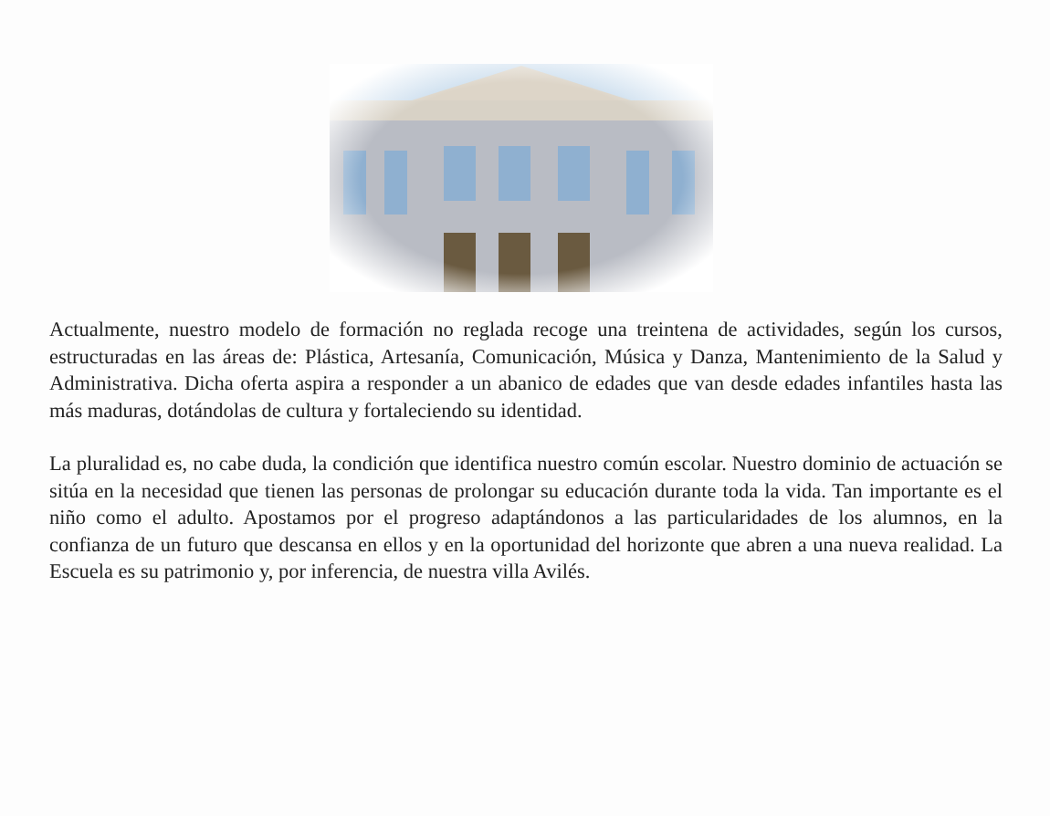Actualmente, nuestro modelo de formación no reglada recoge una treintena de actividades, según los cursos, estructuradas en las áreas de: Plástica, Artesanía, Comunicación, Música y Danza, Mantenimiento de la Salud y Administrativa. Dicha oferta aspira a responder a un abanico de edades que van desde edades infantiles hasta las más maduras, dotándolas de cultura y fortaleciendo su identidad.
La pluralidad es, no cabe duda, la condición que identifica nuestro común escolar. Nuestro dominio de actuación se sitúa en la necesidad que tienen las personas de prolongar su educación durante toda la vida. Tan importante es el niño como el adulto. Apostamos por el progreso adaptándonos a las particularidades de los alumnos, en la confianza de un futuro que descansa en ellos y en la oportunidad del horizonte que abren a una nueva realidad. La Escuela es su patrimonio y, por inferencia, de nuestra villa Avilés.